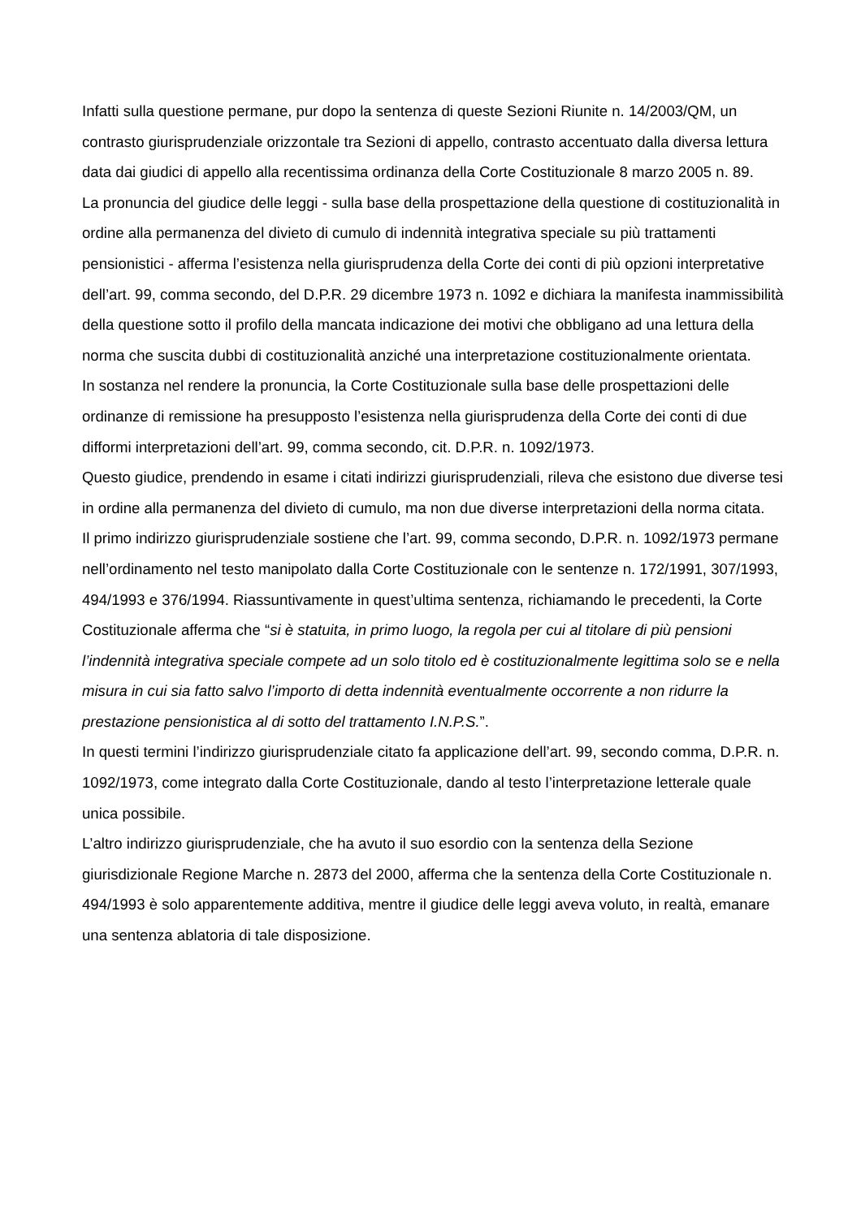Infatti sulla questione permane, pur dopo la sentenza di queste Sezioni Riunite n. 14/2003/QM, un contrasto giurisprudenziale orizzontale tra Sezioni di appello, contrasto accentuato dalla diversa lettura data dai giudici di appello alla recentissima ordinanza della Corte Costituzionale 8 marzo 2005 n. 89.
La pronuncia del giudice delle leggi - sulla base della prospettazione della questione di costituzionalità in ordine alla permanenza del divieto di cumulo di indennità integrativa speciale su più trattamenti pensionistici - afferma l’esistenza nella giurisprudenza della Corte dei conti di più opzioni interpretative dell’art. 99, comma secondo, del D.P.R. 29 dicembre 1973 n. 1092 e dichiara la manifesta inammissibilità della questione sotto il profilo della mancata indicazione dei motivi che obbligano ad una lettura della norma che suscita dubbi di costituzionalità anziché una interpretazione costituzionalmente orientata.
In sostanza nel rendere la pronuncia, la Corte Costituzionale sulla base delle prospettazioni delle ordinanze di remissione ha presupposto l’esistenza nella giurisprudenza della Corte dei conti di due difformi interpretazioni dell’art. 99, comma secondo, cit. D.P.R. n. 1092/1973.
Questo giudice, prendendo in esame i citati indirizzi giurisprudenziali, rileva che esistono due diverse tesi in ordine alla permanenza del divieto di cumulo, ma non due diverse interpretazioni della norma citata.
Il primo indirizzo giurisprudenziale sostiene che l’art. 99, comma secondo, D.P.R. n. 1092/1973 permane nell’ordinamento nel testo manipolato dalla Corte Costituzionale con le sentenze n. 172/1991, 307/1993, 494/1993 e 376/1994. Riassuntivamente in quest’ultima sentenza, richiamando le precedenti, la Corte Costituzionale afferma che “si è statuita, in primo luogo, la regola per cui al titolare di più pensioni l’indennità integrativa speciale compete ad un solo titolo ed è costituzionalmente legittima solo se e nella misura in cui sia fatto salvo l’importo di detta indennità eventualmente occorrente a non ridurre la prestazione pensionistica al di sotto del trattamento I.N.P.S.”.
In questi termini l’indirizzo giurisprudenziale citato fa applicazione dell’art. 99, secondo comma, D.P.R. n. 1092/1973, come integrato dalla Corte Costituzionale, dando al testo l’interpretazione letterale quale unica possibile.
L’altro indirizzo giurisprudenziale, che ha avuto il suo esordio con la sentenza della Sezione giurisdizionale Regione Marche n. 2873 del 2000, afferma che la sentenza della Corte Costituzionale n. 494/1993 è solo apparentemente additiva, mentre il giudice delle leggi aveva voluto, in realtà, emanare una sentenza ablatoria di tale disposizione.